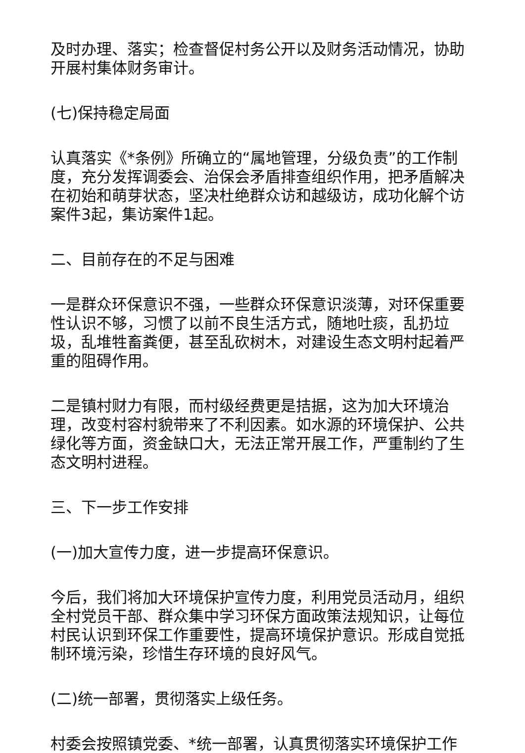及时办理、落实；检查督促村务公开以及财务活动情况，协助开展村集体财务审计。
(七)保持稳定局面
认真落实《*条例》所确立的“属地管理，分级负责”的工作制度，充分发挥调委会、治保会矛盾排查组织作用，把矛盾解决在初始和萌芽状态，坚决杜绝群众访和越级访，成功化解个访案件3起，集访案件1起。
二、目前存在的不足与困难
一是群众环保意识不强，一些群众环保意识淡薄，对环保重要性认识不够，习惯了以前不良生活方式，随地吐痰，乱扔垃圾，乱堆牲畜粪便，甚至乱砍树木，对建设生态文明村起着严重的阻碍作用。
二是镇村财力有限，而村级经费更是拮据，这为加大环境治理，改变村容村貌带来了不利因素。如水源的环境保护、公共绿化等方面，资金缺口大，无法正常开展工作，严重制约了生态文明村进程。
三、下一步工作安排
(一)加大宣传力度，进一步提高环保意识。
今后，我们将加大环境保护宣传力度，利用党员活动月，组织全村党员干部、群众集中学习环保方面政策法规知识，让每位村民认识到环保工作重要性，提高环境保护意识。形成自觉抵制环境污染，珍惜生存环境的良好风气。
(二)统一部署，贯彻落实上级任务。
村委会按照镇党委、*统一部署，认真贯彻落实环境保护工作